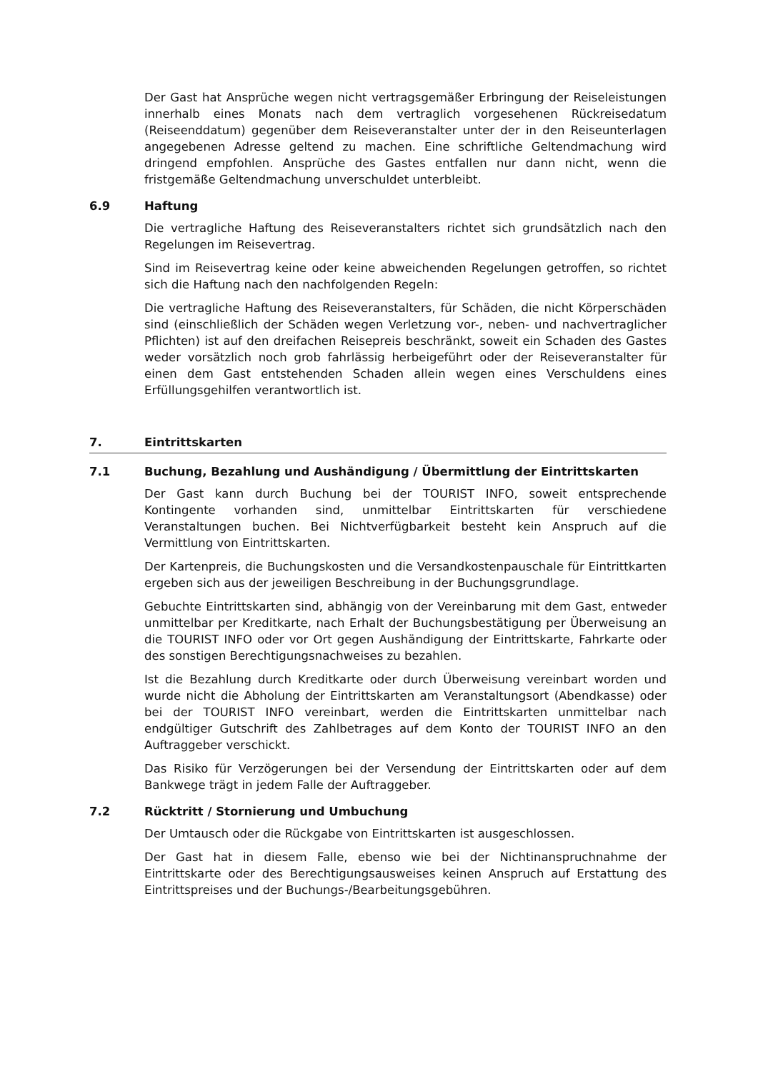Der Gast hat Ansprüche wegen nicht vertragsgemäßer Erbringung der Reiseleistungen innerhalb eines Monats nach dem vertraglich vorgesehenen Rückreisedatum (Reiseenddatum) gegenüber dem Reiseveranstalter unter der in den Reiseunterlagen angegebenen Adresse geltend zu machen. Eine schriftliche Geltendmachung wird dringend empfohlen. Ansprüche des Gastes entfallen nur dann nicht, wenn die fristgemäße Geltendmachung unverschuldet unterbleibt.
6.9 Haftung
Die vertragliche Haftung des Reiseveranstalters richtet sich grundsätzlich nach den Regelungen im Reisevertrag.
Sind im Reisevertrag keine oder keine abweichenden Regelungen getroffen, so richtet sich die Haftung nach den nachfolgenden Regeln:
Die vertragliche Haftung des Reiseveranstalters, für Schäden, die nicht Körperschäden sind (einschließlich der Schäden wegen Verletzung vor-, neben- und nachvertraglicher Pflichten) ist auf den dreifachen Reisepreis beschränkt, soweit ein Schaden des Gastes weder vorsätzlich noch grob fahrlässig herbeigeführt oder der Reiseveranstalter für einen dem Gast entstehenden Schaden allein wegen eines Verschuldens eines Erfüllungsgehilfen verantwortlich ist.
7. Eintrittskarten
7.1 Buchung, Bezahlung und Aushändigung / Übermittlung der Eintrittskarten
Der Gast kann durch Buchung bei der TOURIST INFO, soweit entsprechende Kontingente vorhanden sind, unmittelbar Eintrittskarten für verschiedene Veranstaltungen buchen. Bei Nichtverfügbarkeit besteht kein Anspruch auf die Vermittlung von Eintrittskarten.
Der Kartenpreis, die Buchungskosten und die Versandkostenpauschale für Eintrittkarten ergeben sich aus der jeweiligen Beschreibung in der Buchungsgrundlage.
Gebuchte Eintrittskarten sind, abhängig von der Vereinbarung mit dem Gast, entweder unmittelbar per Kreditkarte, nach Erhalt der Buchungsbestätigung per Überweisung an die TOURIST INFO oder vor Ort gegen Aushändigung der Eintrittskarte, Fahrkarte oder des sonstigen Berechtigungsnachweises zu bezahlen.
Ist die Bezahlung durch Kreditkarte oder durch Überweisung vereinbart worden und wurde nicht die Abholung der Eintrittskarten am Veranstaltungsort (Abendkasse) oder bei der TOURIST INFO vereinbart, werden die Eintrittskarten unmittelbar nach endgültiger Gutschrift des Zahlbetrages auf dem Konto der TOURIST INFO an den Auftraggeber verschickt.
Das Risiko für Verzögerungen bei der Versendung der Eintrittskarten oder auf dem Bankwege trägt in jedem Falle der Auftraggeber.
7.2 Rücktritt / Stornierung und Umbuchung
Der Umtausch oder die Rückgabe von Eintrittskarten ist ausgeschlossen.
Der Gast hat in diesem Falle, ebenso wie bei der Nichtinanspruchnahme der Eintrittskarte oder des Berechtigungsausweises keinen Anspruch auf Erstattung des Eintrittspreises und der Buchungs-/Bearbeitungsgebühren.